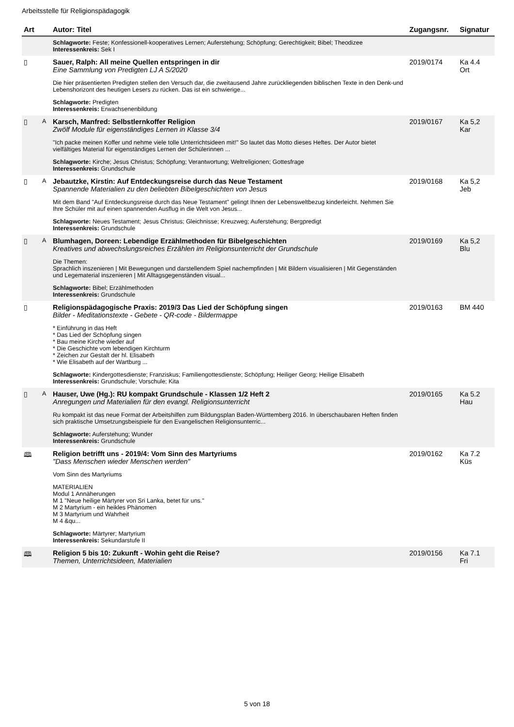Arbeitsstelle für Religionspädagogik
| Art | | Autor: Titel | Zugangsnr. | Signatur |
| --- | --- | --- | --- | --- |
| | | Schlagworte: Feste; Konfessionell-kooperatives Lernen; Auferstehung; Schöpfung; Gerechtigkeit; Bibel; Theodizee Interessenkreis: Sek I | | |
| ▯ | | Sauer, Ralph: All meine Quellen entspringen in dir Eine Sammlung von Predigten LJ A S/2020 Die hier präsentierten Predigten stellen den Versuch dar, die zweitausend Jahre zurückliegenden biblischen Texte in den Denk-und Lebenshorizont des heutigen Lesers zu rücken. Das ist ein schwierige... Schlagworte: Predigten Interessenkreis: Erwachsenenbildung | 2019/0174 | Ka 4.4 Ort |
| ▯ | A | Karsch, Manfred: Selbstlernkoffer Religion Zwölf Module für eigenständiges Lernen in Klasse 3/4 "Ich packe meinen Koffer und nehme viele tolle Unterrichtsideen mit!" So lautet das Motto dieses Heftes. Der Autor bietet vielfältiges Material für eigenständiges Lernen der Schülerinnen ... Schlagworte: Kirche; Jesus Christus; Schöpfung; Verantwortung; Weltreligionen; Gottesfrage Interessenkreis: Grundschule | 2019/0167 | Ka 5,2 Kar |
| ▯ | A | Jebautzke, Kirstin: Auf Entdeckungsreise durch das Neue Testament Spannende Materialien zu den beliebten Bibelgeschichten von Jesus Mit dem Band "Auf Entdeckungsreise durch das Neue Testament" gelingt Ihnen der Lebensweltbezug kinderleicht. Nehmen Sie Ihre Schüler mit auf einen spannenden Ausflug in die Welt von Jesus... Schlagworte: Neues Testament; Jesus Christus; Gleichnisse; Kreuzweg; Auferstehung; Bergpredigt Interessenkreis: Grundschule | 2019/0168 | Ka 5,2 Jeb |
| ▯ | A | Blumhagen, Doreen: Lebendige Erzählmethoden für Bibelgeschichten Kreatives und abwechslungsreiches Erzählen im Religionsunterricht der Grundschule Die Themen: Sprachlich inszenieren / Mit Bewegungen und darstellendem Spiel nachempfinden / Mit Bildern visualisieren / Mit Gegenständen und Legematerial inszenieren / Mit Alltagsgegenständen visual... Schlagworte: Bibel; Erzählmethoden Interessenkreis: Grundschule | 2019/0169 | Ka 5,2 Blu |
| ▯ | | Religionspädagogische Praxis: 2019/3 Das Lied der Schöpfung singen Bilder - Meditationstexte - Gebete - QR-code - Bildermappe * Einführung in das Heft * Das Lied der Schöpfung singen * Bau meine Kirche wieder auf * Die Geschichte vom lebendigen Kirchturm * Zeichen zur Gestalt der hl. Elisabeth * Wie Elisabeth auf der Wartburg ... Schlagworte: Kindergottesdienste; Franziskus; Familiengottesdienste; Schöpfung; Heiliger Georg; Heilige Elisabeth Interessenkreis: Grundschule; Vorschule; Kita | 2019/0163 | BM 440 |
| ▯ | A | Hauser, Uwe (Hg.): RU kompakt Grundschule - Klassen 1/2 Heft 2 Anregungen und Materialien für den evangl. Religionsunterricht Ru kompakt ist das neue Format der Arbeitshilfen zum Bildungsplan Baden-Württemberg 2016. In überschaubaren Heften finden sich praktische Umsetzungsbeispiele für den Evangelischen Religionsunterric... Schlagworte: Auferstehung; Wunder Interessenkreis: Grundschule | 2019/0165 | Ka 5.2 Hau |
| 🕮 | | Religion betrifft uns - 2019/4: Vom Sinn des Martyriums "Dass Menschen wieder Menschen werden" Vom Sinn des Martyriums MATERIALIEN Modul 1 Annäherungen M 1 "Neue heilige Märtyrer von Sri Lanka, betet für uns." M 2 Martyrium - ein heikles Phänomen M 3 Martyrium und Wahrheit M 4 &qu... Schlagworte: Märtyrer; Martyrium Interessenkreis: Sekundarstufe II | 2019/0162 | Ka 7.2 Küs |
| 🕮 | | Religion 5 bis 10: Zukunft - Wohin geht die Reise? Themen, Unterrichtsideen, Materialien | 2019/0156 | Ka 7.1 Fri |
5 von 18